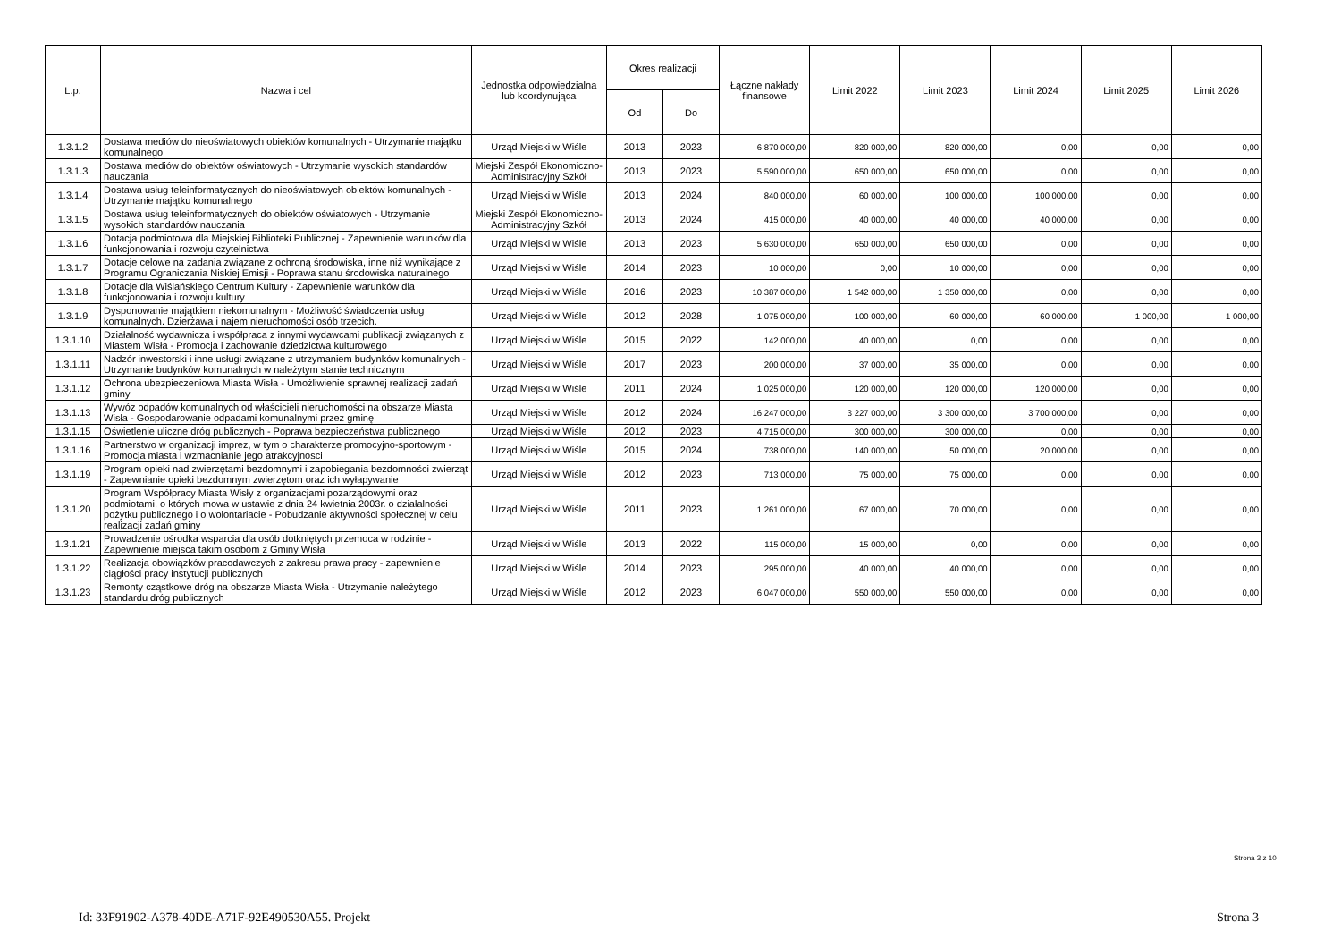| L.p. | Nazwa i cel | Jednostka odpowiedzialna lub koordynująca | Okres realizacji | | Łączne nakłady finansowe | Limit 2022 | Limit 2023 | Limit 2024 | Limit 2025 | Limit 2026 |
| --- | --- | --- | --- | --- | --- | --- | --- | --- | --- | --- |
| | | | Od | Do | | | | | | |
| 1.3.1.2 | Dostawa mediów do nieoświatowych obiektów komunalnych - Utrzymanie majątku komunalnego | Urząd Miejski w Wiśle | 2013 | 2023 | 6 870 000,00 | 820 000,00 | 820 000,00 | 0,00 | 0,00 | 0,00 |
| 1.3.1.3 | Dostawa mediów do obiektów oświatowych - Utrzymanie wysokich standardów nauczania | Miejski Zespół Ekonomiczno-Administracyjny Szkół | 2013 | 2023 | 5 590 000,00 | 650 000,00 | 650 000,00 | 0,00 | 0,00 | 0,00 |
| 1.3.1.4 | Dostawa usług teleinformatycznych do nieoświatowych obiektów komunalnych - Utrzymanie majątku komunalnego | Urząd Miejski w Wiśle | 2013 | 2024 | 840 000,00 | 60 000,00 | 100 000,00 | 100 000,00 | 0,00 | 0,00 |
| 1.3.1.5 | Dostawa usług teleinformatycznych do obiektów oświatowych - Utrzymanie wysokich standardów nauczania | Miejski Zespół Ekonomiczno-Administracyjny Szkół | 2013 | 2024 | 415 000,00 | 40 000,00 | 40 000,00 | 40 000,00 | 0,00 | 0,00 |
| 1.3.1.6 | Dotacja podmiotowa dla Miejskiej Biblioteki Publicznej - Zapewnienie warunków dla funkcjonowania i rozwoju czytelnictwa | Urząd Miejski w Wiśle | 2013 | 2023 | 5 630 000,00 | 650 000,00 | 650 000,00 | 0,00 | 0,00 | 0,00 |
| 1.3.1.7 | Dotacje celowe na zadania związane z ochroną środowiska, inne niż wynikające z Programu Ograniczania Niskiej Emisji - Poprawa stanu środowiska naturalnego | Urząd Miejski w Wiśle | 2014 | 2023 | 10 000,00 | 0,00 | 10 000,00 | 0,00 | 0,00 | 0,00 |
| 1.3.1.8 | Dotacje dla Wiślańskiego Centrum Kultury - Zapewnienie warunków dla funkcjonowania i rozwoju kultury | Urząd Miejski w Wiśle | 2016 | 2023 | 10 387 000,00 | 1 542 000,00 | 1 350 000,00 | 0,00 | 0,00 | 0,00 |
| 1.3.1.9 | Dysponowanie majątkiem niekomunalnym - Możliwość świadczenia usług komunalnych. Dzierżawa i najem nieruchomości osób trzecich. | Urząd Miejski w Wiśle | 2012 | 2028 | 1 075 000,00 | 100 000,00 | 60 000,00 | 60 000,00 | 1 000,00 | 1 000,00 |
| 1.3.1.10 | Działalność wydawnicza i współpraca z innymi wydawcami publikacji związanych z Miastem Wisła - Promocja i zachowanie dziedzictwa kulturowego | Urząd Miejski w Wiśle | 2015 | 2022 | 142 000,00 | 40 000,00 | 0,00 | 0,00 | 0,00 | 0,00 |
| 1.3.1.11 | Nadzór inwestorski i inne usługi związane z utrzymaniem budynków komunalnych - Utrzymanie budynków komunalnych w należytym stanie technicznym | Urząd Miejski w Wiśle | 2017 | 2023 | 200 000,00 | 37 000,00 | 35 000,00 | 0,00 | 0,00 | 0,00 |
| 1.3.1.12 | Ochrona ubezpieczeniowa Miasta Wisła - Umożliwienie sprawnej realizacji zadań gminy | Urząd Miejski w Wiśle | 2011 | 2024 | 1 025 000,00 | 120 000,00 | 120 000,00 | 120 000,00 | 0,00 | 0,00 |
| 1.3.1.13 | Wywóz odpadów komunalnych od właścicieli nieruchomości na obszarze Miasta Wisła - Gospodarowanie odpadami komunalnymi przez gminę | Urząd Miejski w Wiśle | 2012 | 2024 | 16 247 000,00 | 3 227 000,00 | 3 300 000,00 | 3 700 000,00 | 0,00 | 0,00 |
| 1.3.1.15 | Oświetlenie uliczne dróg publicznych - Poprawa bezpieczeństwa publicznego | Urząd Miejski w Wiśle | 2012 | 2023 | 4 715 000,00 | 300 000,00 | 300 000,00 | 0,00 | 0,00 | 0,00 |
| 1.3.1.16 | Partnerstwo w organizacji imprez, w tym o charakterze promocyjno-sportowym - Promocja miasta i wzmacnianie jego atrakcyjnosci | Urząd Miejski w Wiśle | 2015 | 2024 | 738 000,00 | 140 000,00 | 50 000,00 | 20 000,00 | 0,00 | 0,00 |
| 1.3.1.19 | Program opieki nad zwierzętami bezdomnymi i zapobiegania bezdomności zwierząt - Zapewnianie opieki bezdomnym zwierzętom oraz ich wyłapywanie | Urząd Miejski w Wiśle | 2012 | 2023 | 713 000,00 | 75 000,00 | 75 000,00 | 0,00 | 0,00 | 0,00 |
| 1.3.1.20 | Program Współpracy Miasta Wisły z organizacjami pozarządowymi oraz podmiotami, o których mowa w ustawie z dnia 24 kwietnia 2003r. o działalności pożytku publicznego i o wolontariacie - Pobudzanie aktywności społecznej w celu realizacji zadań gminy | Urząd Miejski w Wiśle | 2011 | 2023 | 1 261 000,00 | 67 000,00 | 70 000,00 | 0,00 | 0,00 | 0,00 |
| 1.3.1.21 | Prowadzenie ośrodka wsparcia dla osób dotkniętych przemoca w rodzinie - Zapewnienie miejsca takim osobom z Gminy Wisła | Urząd Miejski w Wiśle | 2013 | 2022 | 115 000,00 | 15 000,00 | 0,00 | 0,00 | 0,00 | 0,00 |
| 1.3.1.22 | Realizacja obowiązków pracodawczych z zakresu prawa pracy - zapewnienie ciągłości pracy instytucji publicznych | Urząd Miejski w Wiśle | 2014 | 2023 | 295 000,00 | 40 000,00 | 40 000,00 | 0,00 | 0,00 | 0,00 |
| 1.3.1.23 | Remonty cząstkowe dróg na obszarze Miasta Wisła - Utrzymanie należytego standardu dróg publicznych | Urząd Miejski w Wiśle | 2012 | 2023 | 6 047 000,00 | 550 000,00 | 550 000,00 | 0,00 | 0,00 | 0,00 |
Strona 3 z 10
Id: 33F91902-A378-40DE-A71F-92E490530A55. Projekt Strona 3